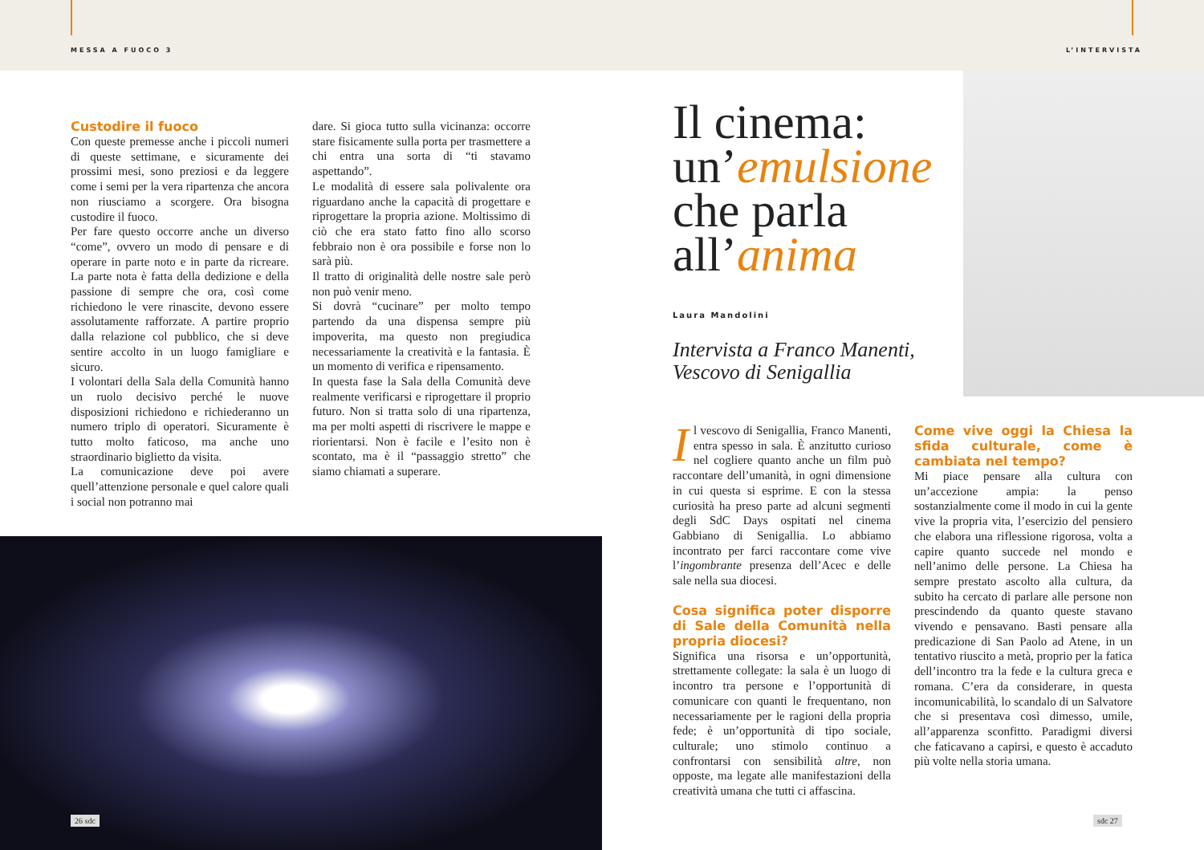MESSA A FUOCO 3 L’INTERVISTA
Custodire il fuoco
Con queste premesse anche i piccoli numeri di queste settimane, e sicuramente dei prossimi mesi, sono preziosi e da leggere come i semi per la vera ripartenza che ancora non riusciamo a scorgere. Ora bisogna custodire il fuoco.
Per fare questo occorre anche un diverso “come”, ovvero un modo di pensare e di operare in parte noto e in parte da ricreare. La parte nota è fatta della dedizione e della passione di sempre che ora, così come richiedono le vere rinascite, devono essere assolutamente rafforzate. A partire proprio dalla relazione col pubblico, che si deve sentire accolto in un luogo famigliare e sicuro.
I volontari della Sala della Comunità hanno un ruolo decisivo perché le nuove disposizioni richiedono e richiederanno un numero triplo di operatori. Sicuramente è tutto molto faticoso, ma anche uno straordinario biglietto da visita.
La comunicazione deve poi avere quell’attenzione personale e quel calore quali i social non potranno mai
dare. Si gioca tutto sulla vicinanza: occorre stare fisicamente sulla porta per trasmettere a chi entra una sorta di “ti stavamo aspettando”.
Le modalità di essere sala polivalente ora riguardano anche la capacità di progettare e riprogettare la propria azione. Moltissimo di ciò che era stato fatto fino allo scorso febbraio non è ora possibile e forse non lo sarà più.
Il tratto di originalità delle nostre sale però non può venir meno.
Si dovrà “cucinare” per molto tempo partendo da una dispensa sempre più impoverita, ma questo non pregiudica necessariamente la creatività e la fantasia. È un momento di verifica e ripensamento.
In questa fase la Sala della Comunità deve realmente verificarsi e riprogettare il proprio futuro. Non si tratta solo di una ripartenza, ma per molti aspetti di riscrivere le mappe e riorientarsi. Non è facile e l’esito non è scontato, ma è il “passaggio stretto” che siamo chiamati a superare.
26 sdc
Il cinema: un’emulsione che parla all’anima
Laura Mandolini
Intervista a Franco Manenti, Vescovo di Senigallia
Il vescovo di Senigallia, Franco Manenti, entra spesso in sala. È anzitutto curioso nel cogliere quanto anche un film può raccontare dell’umanità, in ogni dimensione in cui questa si esprime. E con la stessa curiosità ha preso parte ad alcuni segmenti degli SdC Days ospitati nel cinema Gabbiano di Senigallia. Lo abbiamo incontrato per farci raccontare come vive l’ingombrante presenza dell’Acec e delle sale nella sua diocesi.
Cosa significa poter disporre di Sale della Comunità nella propria diocesi?
Significa una risorsa e un’opportunità, strettamente collegate: la sala è un luogo di incontro tra persone e l’opportunità di comunicare con quanti le frequentano, non necessariamente per le ragioni della propria fede; è un’opportunità di tipo sociale, culturale; uno stimolo continuo a confrontarsi con sensibilità altre, non opposte, ma legate alle manifestazioni della creatività umana che tutti ci affascina.
Come vive oggi la Chiesa la sfida culturale, come è cambiata nel tempo?
Mi piace pensare alla cultura con un’accezione ampia: la penso sostanzialmente come il modo in cui la gente vive la propria vita, l’esercizio del pensiero che elabora una riflessione rigorosa, volta a capire quanto succede nel mondo e nell’animo delle persone. La Chiesa ha sempre prestato ascolto alla cultura, da subito ha cercato di parlare alle persone non prescindendo da quanto queste stavano vivendo e pensavano. Basti pensare alla predicazione di San Paolo ad Atene, in un tentativo riuscito a metà, proprio per la fatica dell’incontro tra la fede e la cultura greca e romana. C’era da considerare, in questa incomunicabilità, lo scandalo di un Salvatore che si presentava così dimesso, umile, all’apparenza sconfitto. Paradigmi diversi che faticavano a capirsi, e questo è accaduto più volte nella storia umana.
sdc 27